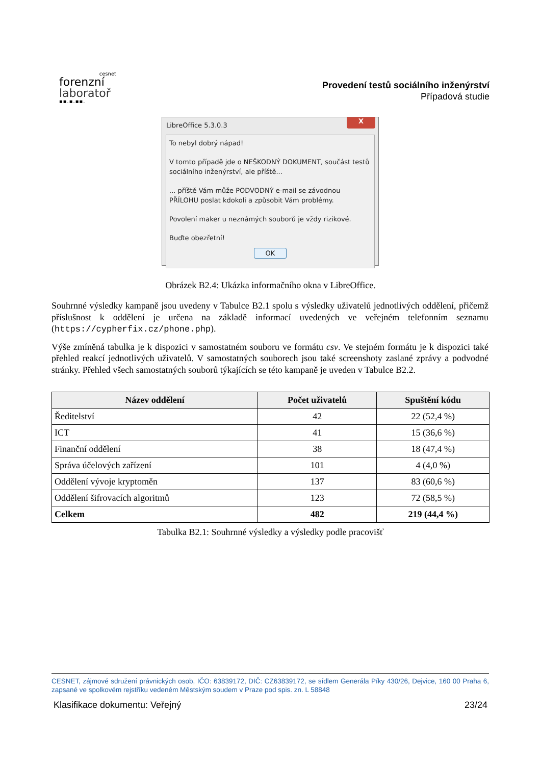cesnet
forenzní
laboratoř
▪▪.▪.▪▪.
Provedení testů sociálního inženýrství
Případová studie
LibreOffice 5.3.0.3
X
To nebyl dobrý nápad!
V tomto případě jde o NEŠKODNÝ DOKUMENT, součást testů sociálního inženýrství, ale příště...
... příště Vám může PODVODNÝ e-mail se závodnou PŘÍLOHU poslat kdokoli a způsobit Vám problémy.
Povolení maker u neznámých souborů je vždy rizikové.
Buďte obezřetní!
OK
Obrázek B2.4: Ukázka informačního okna v LibreOffice.
Souhrnné výsledky kampaně jsou uvedeny v Tabulce B2.1 spolu s výsledky uživatelů jednotlivých oddělení, přičemž příslušnost k oddělení je určena na základě informací uvedených ve veřejném telefonním seznamu (https://cypherfix.cz/phone.php).
Výše zmíněná tabulka je k dispozici v samostatném souboru ve formátu csv. Ve stejném formátu je k dispozici také přehled reakcí jednotlivých uživatelů. V samostatných souborech jsou také screenshoty zaslané zprávy a podvodné stránky. Přehled všech samostatných souborů týkajících se této kampaně je uveden v Tabulce B2.2.
| Název oddělení | Počet uživatelů | Spuštění kódu |
| --- | --- | --- |
| Ředitelství | 42 | 22 (52,4 %) |
| ICT | 41 | 15 (36,6 %) |
| Finanční oddělení | 38 | 18 (47,4 %) |
| Správa účelových zařízení | 101 | 4 (4,0 %) |
| Oddělení vývoje kryptoměn | 137 | 83 (60,6 %) |
| Oddělení šifrovacích algoritmů | 123 | 72 (58,5 %) |
| Celkem | 482 | 219 (44,4 %) |
Tabulka B2.1: Souhrnné výsledky a výsledky podle pracovišť
CESNET, zájmové sdružení právnických osob, IČO: 63839172, DIČ: CZ63839172, se sídlem Generála Píky 430/26, Dejvice, 160 00 Praha 6, zapsané ve spolkovém rejstříku vedeném Městským soudem v Praze pod spis. zn. L 58848
Klasifikace dokumentu: Veřejný 23/24